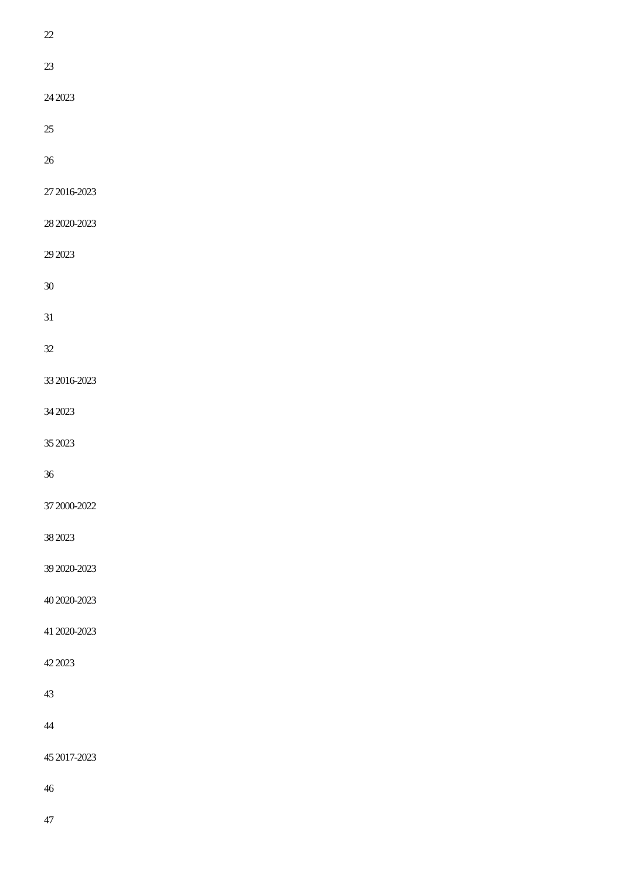22
23
24 2023
25
26
27 2016-2023
28 2020-2023
29 2023
30
31
32
33 2016-2023
34 2023
35 2023
36
37 2000-2022
38 2023
39 2020-2023
40 2020-2023
41 2020-2023
42 2023
43
44
45 2017-2023
46
47